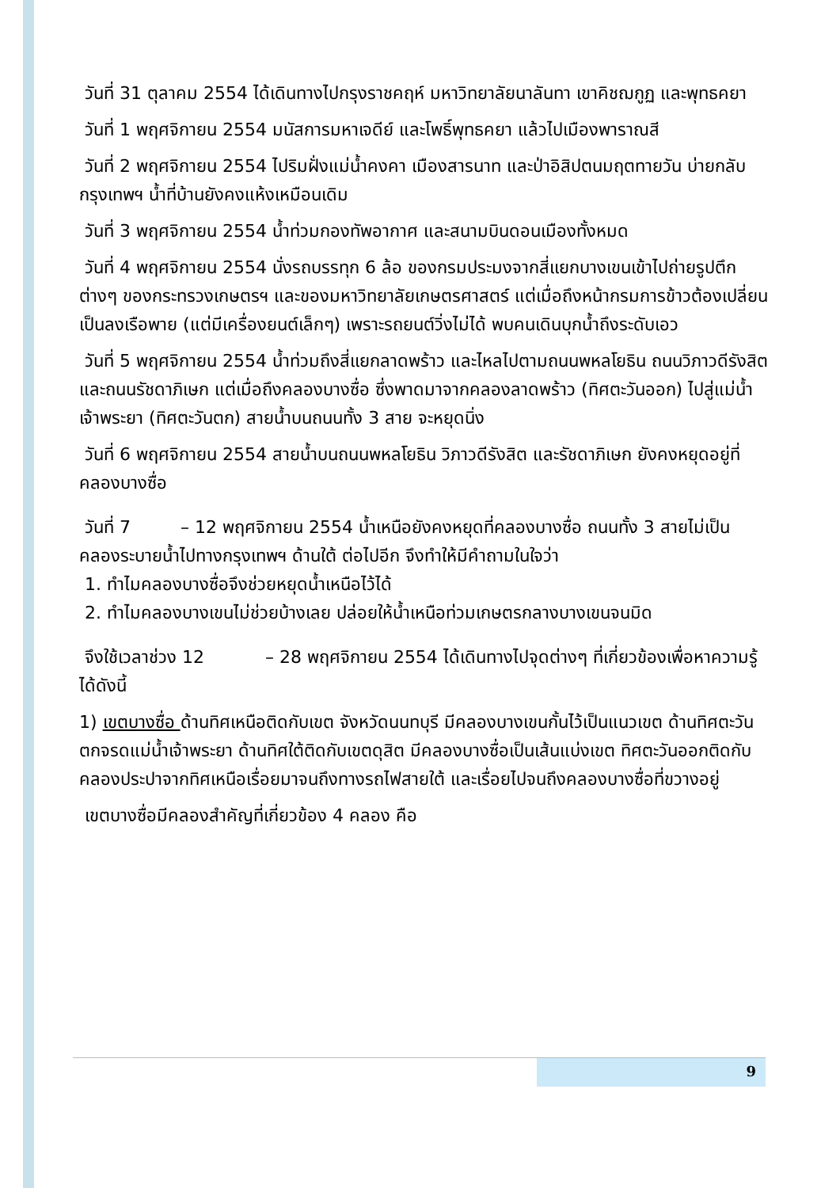วันที่ 31 ตุลาคม 2554 ได้เดินทางไปกรุงราชคฤห์ มหาวิทยาลัยนาลันทา เขาคิชฌกูฏ และพุทธคยา
วันที่ 1 พฤศจิกายน 2554 มนัสการมหาเจดีย์ และโพธิ์พุทธคยา แล้วไปเมืองพาราณสี
วันที่ 2 พฤศจิกายน 2554 ไปริมฝั่งแม่น้ำคงคา เมืองสารนาท และป่าอิสิปตนมฤตทายวัน บ่ายกลับกรุงเทพฯ น้ำที่บ้านยังคงแห้งเหมือนเดิม
วันที่ 3 พฤศจิกายน 2554 น้ำท่วมกองทัพอากาศ และสนามบินดอนเมืองทั้งหมด
วันที่ 4 พฤศจิกายน 2554 นั่งรถบรรทุก 6 ล้อ ของกรมประมงจากสี่แยกบางเขนเข้าไปถ่ายรูปตึกต่างๆ ของกระทรวงเกษตรฯ และของมหาวิทยาลัยเกษตรศาสตร์ แต่เมื่อถึงหน้ากรมการข้าวต้องเปลี่ยนเป็นลงเรือพาย (แต่มีเครื่องยนต์เล็กๆ) เพราะรถยนต์วิ่งไม่ได้ พบคนเดินบุกน้ำถึงระดับเอว
วันที่ 5 พฤศจิกายน 2554 น้ำท่วมถึงสี่แยกลาดพร้าว และไหลไปตามถนนพหลโยธิน ถนนวิภาวดีรังสิต และถนนรัชดาภิเษก แต่เมื่อถึงคลองบางซื่อ ซึ่งพาดมาจากคลองลาดพร้าว (ทิศตะวันออก) ไปสู่แม่น้ำเจ้าพระยา (ทิศตะวันตก) สายน้ำบนถนนทั้ง 3 สาย จะหยุดนิ่ง
วันที่ 6 พฤศจิกายน 2554 สายน้ำบนถนนพหลโยธิน วิภาวดีรังสิต และรัชดาภิเษก ยังคงหยุดอยู่ที่คลองบางซื่อ
วันที่ 7 – 12 พฤศจิกายน 2554 น้ำเหนือยังคงหยุดที่คลองบางซื่อ ถนนทั้ง 3 สายไม่เป็นคลองระบายน้ำไปทางกรุงเทพฯ ด้านใต้ ต่อไปอีก จึงทำให้มีคำถามในใจว่า
1. ทำไมคลองบางซื่อจึงช่วยหยุดน้ำเหนือไว้ได้
2. ทำไมคลองบางเขนไม่ช่วยบ้างเลย ปล่อยให้น้ำเหนือท่วมเกษตรกลางบางเขนจนมิด
จึงใช้เวลาช่วง 12 – 28 พฤศจิกายน 2554 ได้เดินทางไปจุดต่างๆ ที่เกี่ยวข้องเพื่อหาความรู้ได้ดังนี้
1) เขตบางซื่อ ด้านทิศเหนือติดกับเขต จังหวัดนนทบุรี มีคลองบางเขนกั้นไว้เป็นแนวเขต ด้านทิศตะวันตกจรดแม่น้ำเจ้าพระยา ด้านทิศใต้ติดกับเขตดุสิต มีคลองบางซื่อเป็นเส้นแบ่งเขต ทิศตะวันออกติดกับคลองประปาจากทิศเหนือเรื่อยมาจนถึงทางรถไฟสายใต้ และเรื่อยไปจนถึงคลองบางซื่อที่ขวางอยู่
เขตบางซื่อมีคลองสำคัญที่เกี่ยวข้อง 4 คลอง คือ
9